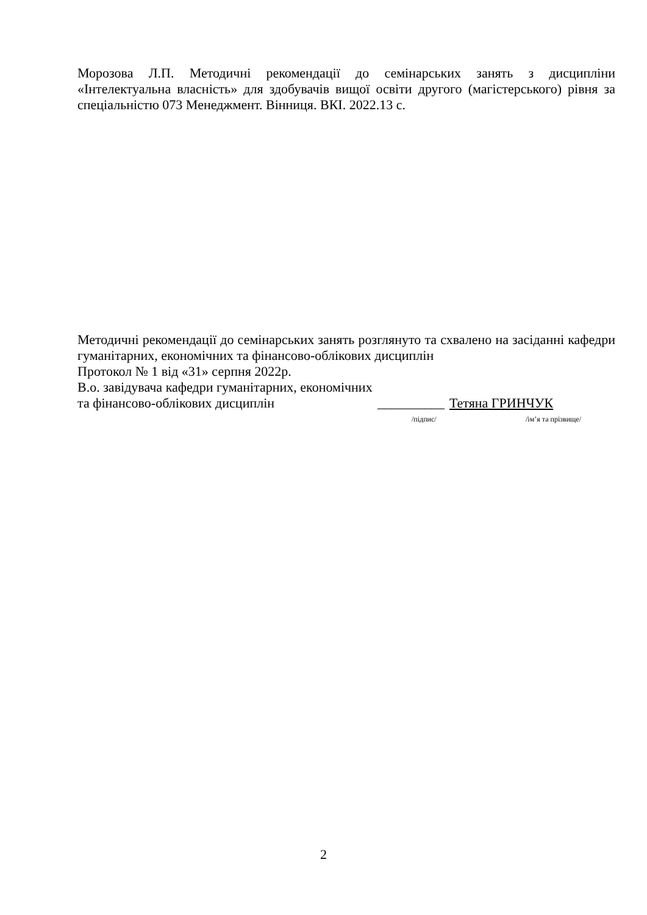Морозова Л.П. Методичні рекомендації до семінарських занять з дисципліни «Інтелектуальна власність» для здобувачів вищої освіти другого (магістерського) рівня за спеціальністю 073 Менеджмент. Вінниця. ВКІ. 2022.13 с.
Методичні рекомендації до семінарських занять розглянуто та схвалено на засіданні кафедри гуманітарних, економічних та фінансово-облікових дисциплін
Протокол № 1 від «31» серпня 2022р.
В.о. завідувача кафедри гуманітарних, економічних
та фінансово-облікових дисциплін __________ Тетяна ГРИНЧУК
/підпис/ /ім’я та прізвище/
2